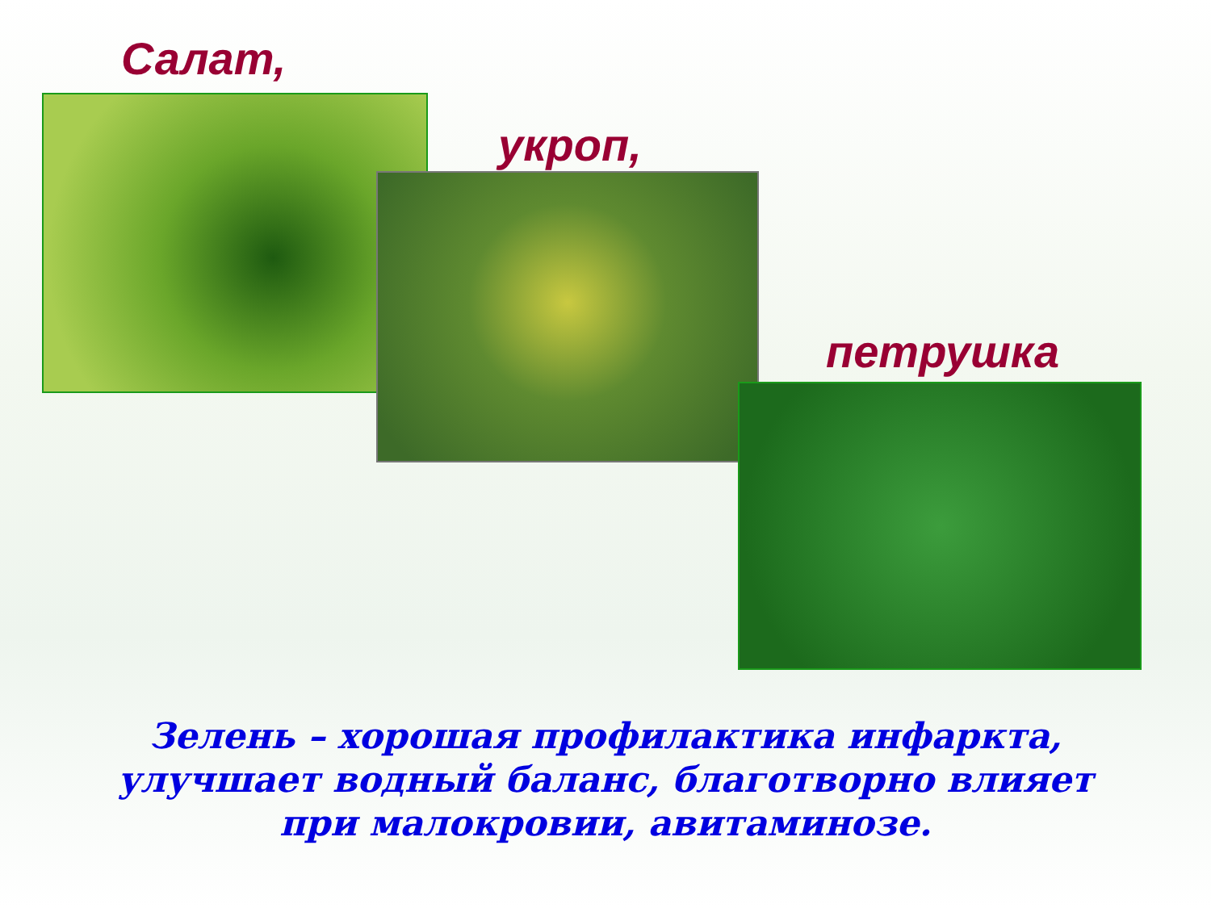Салат,
укроп,
петрушка
Зелень – хорошая профилактика инфаркта, улучшает водный баланс, благотворно влияет при малокровии, авитаминозе.